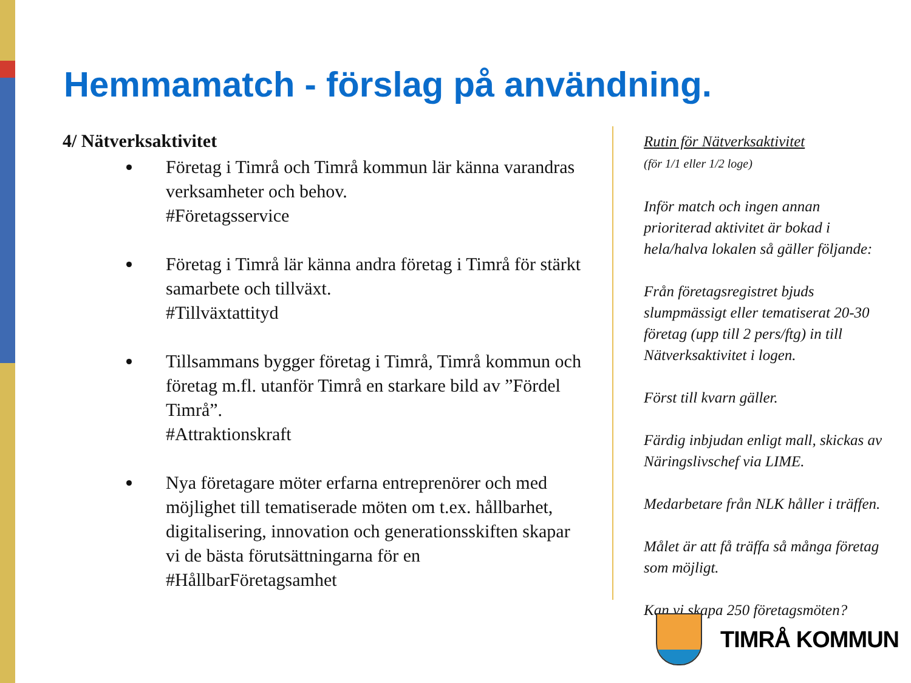Hemmamatch - förslag på användning.
4/ Nätverksaktivitet
Företag i Timrå och Timrå kommun lär känna varandras verksamheter och behov.
#Företagsservice
Företag i Timrå lär känna andra företag i Timrå för stärkt samarbete och tillväxt.
#Tillväxtattityd
Tillsammans bygger företag i Timrå, Timrå kommun och företag m.fl. utanför Timrå en starkare bild av ”Fördel Timrå”.
#Attraktionskraft
Nya företagare möter erfarna entreprenörer och med möjlighet till tematiserade möten om t.ex. hållbarhet, digitalisering, innovation och generationsskiften skapar vi de bästa förutsättningarna för en #HållbarFöretagsamhet
Rutin för Nätverksaktivitet
(för 1/1 eller 1/2 loge)
Inför match och ingen annan prioriterad aktivitet är bokad i hela/halva lokalen så gäller följande:
Från företagsregistret bjuds slumpmässigt eller tematiserat 20-30 företag (upp till 2 pers/ftg) in till Nätverksaktivitet i logen.
Först till kvarn gäller.
Färdig inbjudan enligt mall, skickas av Näringslivschef via LIME.
Medarbetare från NLK håller i träffen.
Målet är att få träffa så många företag som möjligt.
Kan vi skapa 250 företagsmöten?
TIMRÅ KOMMUN